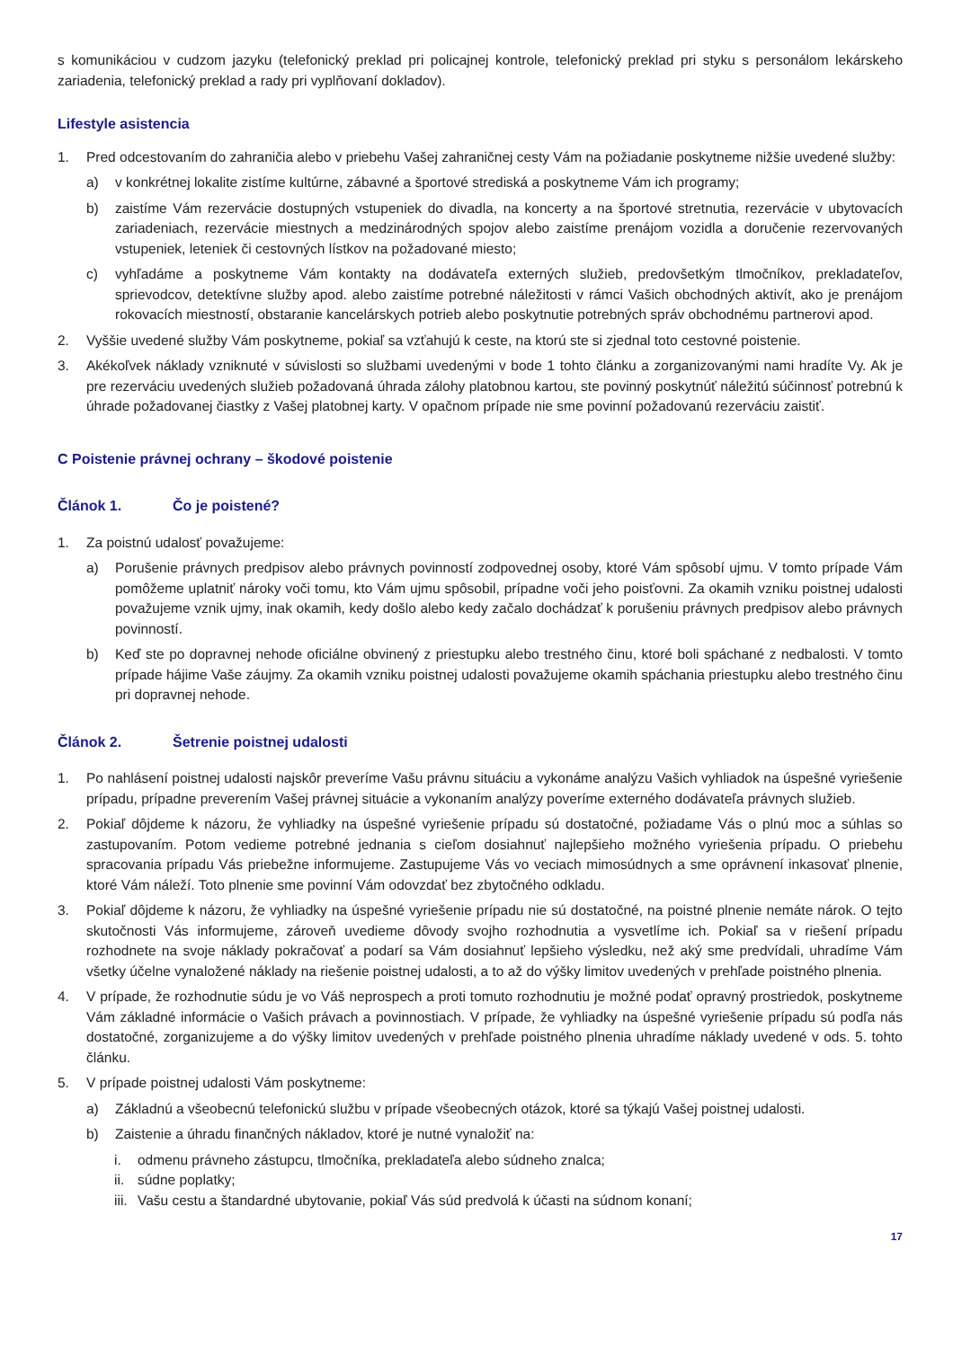s komunikáciou v cudzom jazyku (telefonický preklad pri policajnej kontrole, telefonický preklad pri styku s personálom lekárskeho zariadenia, telefonický preklad a rady pri vyplňovaní dokladov).
Lifestyle asistencia
1. Pred odcestovaním do zahraničia alebo v priebehu Vašej zahraničnej cesty Vám na požiadanie poskytneme nižšie uvedené služby:
a) v konkrétnej lokalite zistíme kultúrne, zábavné a športové strediská a poskytneme Vám ich programy;
b) zaistíme Vám rezervácie dostupných vstupeniek do divadla, na koncerty a na športové stretnutia, rezervácie v ubytovacích zariadeniach, rezervácie miestnych a medzinárodných spojov alebo zaistíme prenájom vozidla a doručenie rezervovaných vstupeniek, leteniek či cestovných lístkov na požadované miesto;
c) vyhľadáme a poskytneme Vám kontakty na dodávateľa externých služieb, predovšetkým tlmočníkov, prekladateľov, sprievodcov, detektívne služby apod. alebo zaistíme potrebné náležitosti v rámci Vašich obchodných aktivít, ako je prenájom rokovacích miestností, obstaranie kancelárskych potrieb alebo poskytnutie potrebných správ obchodnému partnerovi apod.
2. Vyššie uvedené služby Vám poskytneme, pokiaľ sa vzťahujú k ceste, na ktorú ste si zjednal toto cestovné poistenie.
3. Akékoľvek náklady vzniknuté v súvislosti so službami uvedenými v bode 1 tohto článku a zorganizovanými nami hradíte Vy. Ak je pre rezerváciu uvedených služieb požadovaná úhrada zálohy platobnou kartou, ste povinný poskytnúť náležitú súčinnosť potrebnú k úhrade požadovanej čiastky z Vašej platobnej karty. V opačnom prípade nie sme povinní požadovanú rezerváciu zaistiť.
C Poistenie právnej ochrany – škodové poistenie
Článok 1. Čo je poistené?
1. Za poistnú udalosť považujeme:
a) Porušenie právnych predpisov alebo právnych povinností zodpovednej osoby, ktoré Vám spôsobí ujmu. V tomto prípade Vám pomôžeme uplatniť nároky voči tomu, kto Vám ujmu spôsobil, prípadne voči jeho poisťovni. Za okamih vzniku poistnej udalosti považujeme vznik ujmy, inak okamih, kedy došlo alebo kedy začalo dochádzať k porušeniu právnych predpisov alebo právnych povinností.
b) Keď ste po dopravnej nehode oficiálne obvinený z priestupku alebo trestného činu, ktoré boli spáchané z nedbalosti. V tomto prípade hájime Vaše záujmy. Za okamih vzniku poistnej udalosti považujeme okamih spáchania priestupku alebo trestného činu pri dopravnej nehode.
Článok 2. Šetrenie poistnej udalosti
1. Po nahlásení poistnej udalosti najskôr preveríme Vašu právnu situáciu a vykonáme analýzu Vašich vyhliadok na úspešné vyriešenie prípadu, prípadne preverením Vašej právnej situácie a vykonaním analýzy poveríme externého dodávateľa právnych služieb.
2. Pokiaľ dôjdeme k názoru, že vyhliadky na úspešné vyriešenie prípadu sú dostatočné, požiadame Vás o plnú moc a súhlas so zastupovaním. Potom vedieme potrebné jednania s cieľom dosiahnuť najlepšieho možného vyriešenia prípadu. O priebehu spracovania prípadu Vás priebežne informujeme. Zastupujeme Vás vo veciach mimosúdnych a sme oprávnení inkasovať plnenie, ktoré Vám náleží. Toto plnenie sme povinní Vám odovzdať bez zbytočného odkladu.
3. Pokiaľ dôjdeme k názoru, že vyhliadky na úspešné vyriešenie prípadu nie sú dostatočné, na poistné plnenie nemáte nárok. O tejto skutočnosti Vás informujeme, zároveň uvedieme dôvody svojho rozhodnutia a vysvetlíme ich. Pokiaľ sa v riešení prípadu rozhodnete na svoje náklady pokračovať a podarí sa Vám dosiahnuť lepšieho výsledku, než aký sme predvídali, uhradíme Vám všetky účelne vynaložené náklady na riešenie poistnej udalosti, a to až do výšky limitov uvedených v prehľade poistného plnenia.
4. V prípade, že rozhodnutie súdu je vo Váš neprospech a proti tomuto rozhodnutiu je možné podať opravný prostriedok, poskytneme Vám základné informácie o Vašich právach a povinnostiach. V prípade, že vyhliadky na úspešné vyriešenie prípadu sú podľa nás dostatočné, zorganizujeme a do výšky limitov uvedených v prehľade poistného plnenia uhradíme náklady uvedené v ods. 5. tohto článku.
5. V prípade poistnej udalosti Vám poskytneme:
a) Základnú a všeobecnú telefonickú službu v prípade všeobecných otázok, ktoré sa týkajú Vašej poistnej udalosti.
b) Zaistenie a úhradu finančných nákladov, ktoré je nutné vynaložiť na:
i. odmenu právneho zástupcu, tlmočníka, prekladateľa alebo súdneho znalca;
ii.
súdne poplatky;
iii.
Vašu cestu a štandardné ubytovanie, pokiaľ Vás súd predvolá k účasti na súdnom konaní;
17